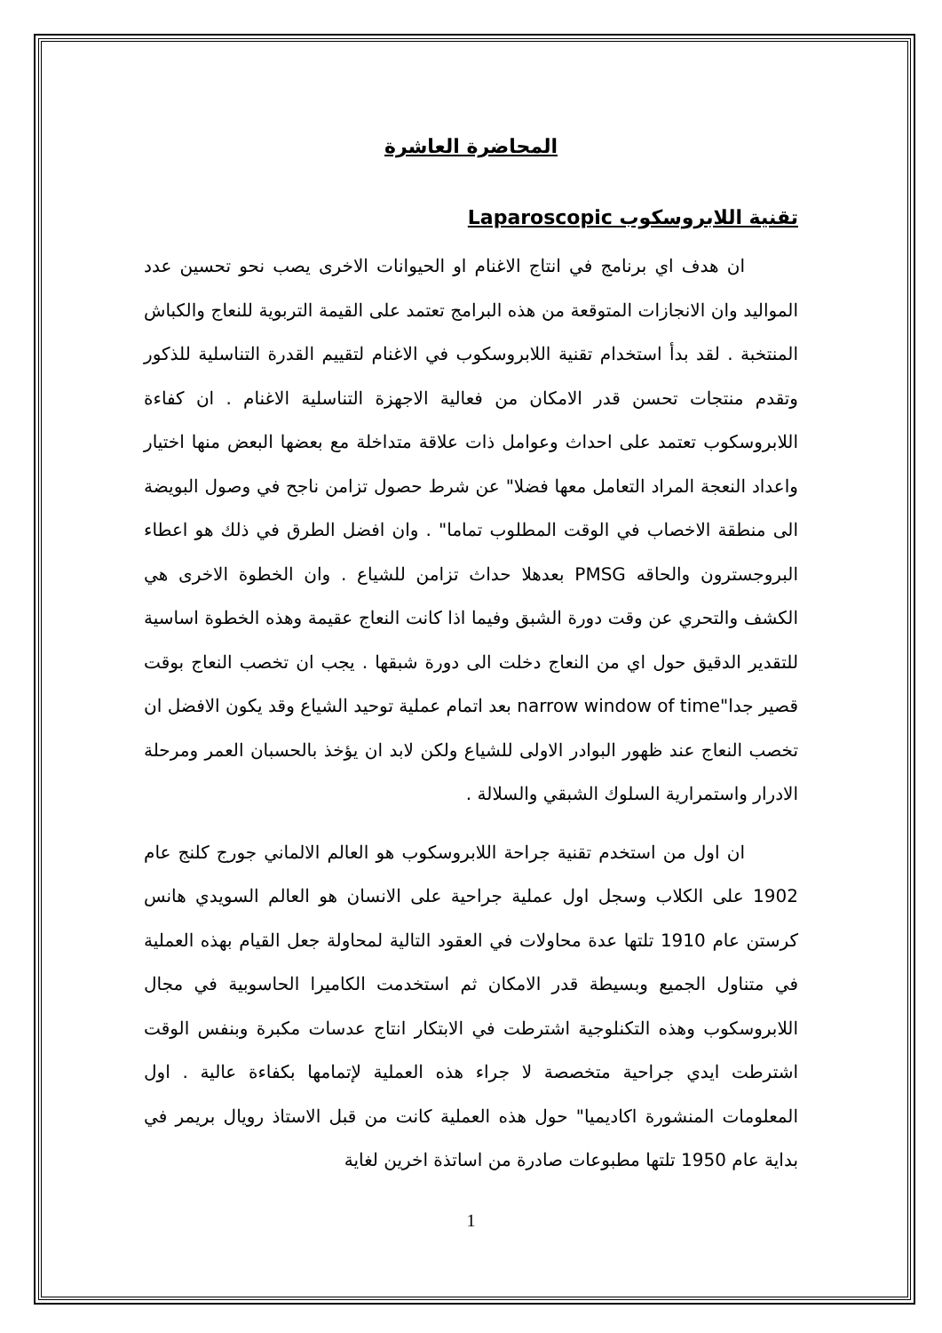المحاضرة العاشرة
تقنية اللابروسكوب Laparoscopic
ان هدف اي برنامج في انتاج الاغنام او الحيوانات الاخرى يصب نحو تحسين عدد المواليد وان الانجازات المتوقعة من هذه البرامج تعتمد على القيمة التربوية للنعاج والكباش المنتخبة . لقد بدأ استخدام تقنية اللابروسكوب في الاغنام لتقييم القدرة التناسلية للذكور وتقدم منتجات تحسن قدر الامكان من فعالية الاجهزة التناسلية الاغنام . ان كفاءة اللابروسكوب تعتمد على احداث وعوامل ذات علاقة متداخلة مع بعضها البعض منها اختيار واعداد النعجة المراد التعامل معها فضلا" عن شرط حصول تزامن ناجح في وصول البويضة الى منطقة الاخصاب في الوقت المطلوب تماما" . وان افضل الطرق في ذلك هو اعطاء البروجسترون والحاقه PMSG بعدهلا حداث تزامن للشياع . وان الخطوة الاخرى هي الكشف والتحري عن وقت دورة الشبق وفيما اذا كانت النعاج عقيمة وهذه الخطوة اساسية للتقدير الدقيق حول اي من النعاج دخلت الى دورة شبقها . يجب ان تخصب النعاج بوقت قصير جدا"narrow window of time بعد اتمام عملية توحيد الشياع وقد يكون الافضل ان تخصب النعاج عند ظهور البوادر الاولى للشياع ولكن لابد ان يؤخذ بالحسبان العمر ومرحلة الادرار واستمرارية السلوك الشبقي والسلالة .
ان اول من استخدم تقنية جراحة اللابروسكوب هو العالم الالماني جورج كلنج عام 1902 على الكلاب وسجل اول عملية جراحية على الانسان هو العالم السويدي هانس كرستن عام 1910 تلتها عدة محاولات في العقود التالية لمحاولة جعل القيام بهذه العملية في متناول الجميع وبسيطة قدر الامكان ثم استخدمت الكاميرا الحاسوبية في مجال اللابروسكوب وهذه التكنلوجية اشترطت في الابتكار انتاج عدسات مكبرة وبنفس الوقت اشترطت ايدي جراحية متخصصة لا جراء هذه العملية لإتمامها بكفاءة عالية . اول المعلومات المنشورة اكاديميا" حول هذه العملية كانت من قبل الاستاذ رويال بريمر في بداية عام 1950 تلتها مطبوعات صادرة من اساتذة اخرين لغاية
1